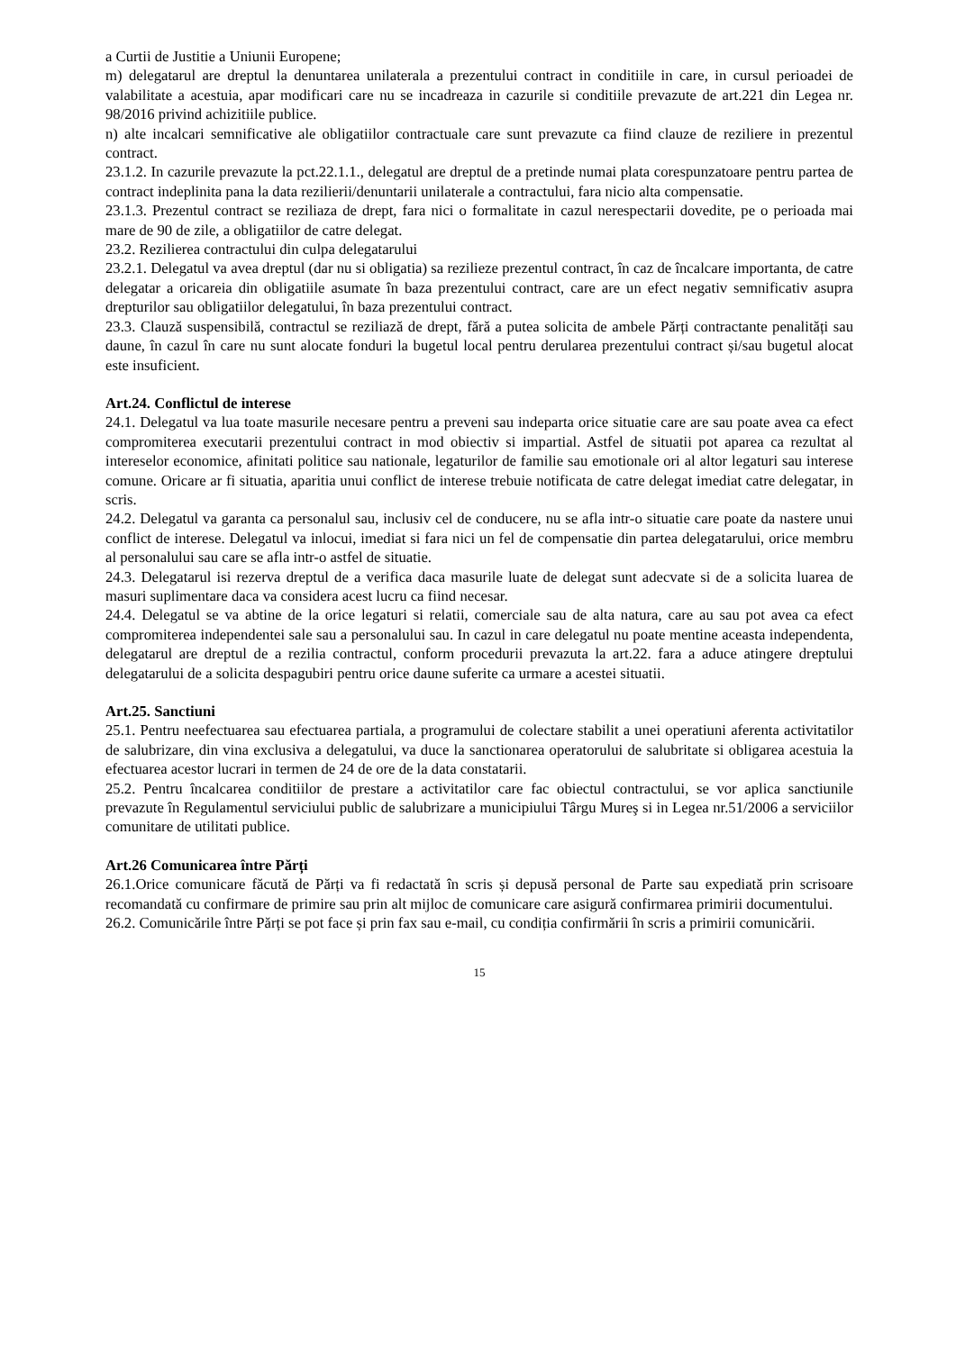a Curtii de Justitie a Uniunii Europene;
m) delegatarul are dreptul la denuntarea unilaterala a prezentului contract in conditiile in care, in cursul perioadei de valabilitate a acestuia, apar modificari care nu se incadreaza in cazurile si conditiile prevazute de art.221 din Legea nr. 98/2016 privind achizitiile publice.
n) alte incalcari semnificative ale obligatiilor contractuale care sunt prevazute ca fiind clauze de reziliere in prezentul contract.
23.1.2. In cazurile prevazute la pct.22.1.1., delegatul are dreptul de a pretinde numai plata corespunzatoare pentru partea de contract indeplinita pana la data rezilierii/denuntarii unilaterale a contractului, fara nicio alta compensatie.
23.1.3. Prezentul contract se reziliaza de drept, fara nici o formalitate in cazul nerespectarii dovedite, pe o perioada mai mare de 90 de zile, a obligatiilor de catre delegat.
23.2. Rezilierea contractului din culpa delegatarului
23.2.1. Delegatul va avea dreptul (dar nu si obligatia) sa rezilieze prezentul contract, în caz de încalcare importanta, de catre delegatar a oricareia din obligatiile asumate în baza prezentului contract, care are un efect negativ semnificativ asupra drepturilor sau obligatiilor delegatului, în baza prezentului contract.
23.3. Clauză suspensibilă, contractul se reziliază de drept, fără a putea solicita de ambele Părți contractante penalități sau daune, în cazul în care nu sunt alocate fonduri la bugetul local pentru derularea prezentului contract și/sau bugetul alocat este insuficient.
Art.24. Conflictul de interese
24.1. Delegatul va lua toate masurile necesare pentru a preveni sau indeparta orice situatie care are sau poate avea ca efect compromiterea executarii prezentului contract in mod obiectiv si impartial. Astfel de situatii pot aparea ca rezultat al intereselor economice, afinitati politice sau nationale, legaturilor de familie sau emotionale ori al altor legaturi sau interese comune. Oricare ar fi situatia, aparitia unui conflict de interese trebuie notificata de catre delegat imediat catre delegatar, in scris.
24.2. Delegatul va garanta ca personalul sau, inclusiv cel de conducere, nu se afla intr-o situatie care poate da nastere unui conflict de interese. Delegatul va inlocui, imediat si fara nici un fel de compensatie din partea delegatarului, orice membru al personalului sau care se afla intr-o astfel de situatie.
24.3. Delegatarul isi rezerva dreptul de a verifica daca masurile luate de delegat sunt adecvate si de a solicita luarea de masuri suplimentare daca va considera acest lucru ca fiind necesar.
24.4. Delegatul se va abtine de la orice legaturi si relatii, comerciale sau de alta natura, care au sau pot avea ca efect compromiterea independentei sale sau a personalului sau. In cazul in care delegatul nu poate mentine aceasta independenta, delegatarul are dreptul de a rezilia contractul, conform procedurii prevazuta la art.22. fara a aduce atingere dreptului delegatarului de a solicita despagubiri pentru orice daune suferite ca urmare a acestei situatii.
Art.25. Sanctiuni
25.1. Pentru neefectuarea sau efectuarea partiala, a programului de colectare stabilit a unei operatiuni aferenta activitatilor de salubrizare, din vina exclusiva a delegatului, va duce la sanctionarea operatorului de salubritate si obligarea acestuia la efectuarea acestor lucrari in termen de 24 de ore de la data constatarii.
25.2. Pentru încalcarea conditiilor de prestare a activitatilor care fac obiectul contractului, se vor aplica sanctiunile prevazute în Regulamentul serviciului public de salubrizare a municipiului Târgu Mureş si in Legea nr.51/2006 a serviciilor comunitare de utilitati publice.
Art.26 Comunicarea între Părți
26.1.Orice comunicare făcută de Părți va fi redactată în scris și depusă personal de Parte sau expediată prin scrisoare recomandată cu confirmare de primire sau prin alt mijloc de comunicare care asigură confirmarea primirii documentului.
26.2. Comunicările între Părți se pot face și prin fax sau e-mail, cu condiția confirmării în scris a primirii comunicării.
15